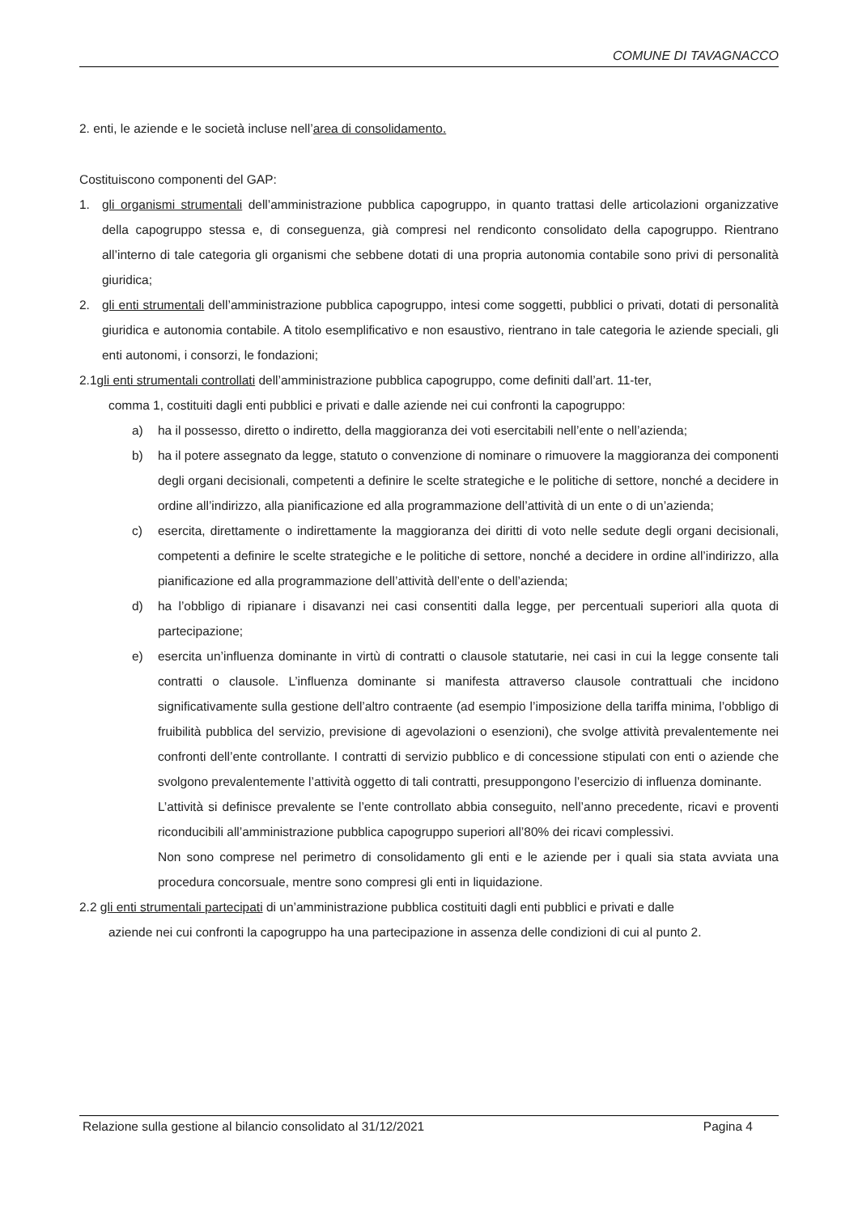COMUNE DI TAVAGNACCO
2. enti, le aziende e le società incluse nell’area di consolidamento.
Costituiscono componenti del GAP:
1. gli organismi strumentali dell’amministrazione pubblica capogruppo, in quanto trattasi delle articolazioni organizzative della capogruppo stessa e, di conseguenza, già compresi nel rendiconto consolidato della capogruppo. Rientrano all’interno di tale categoria gli organismi che sebbene dotati di una propria autonomia contabile sono privi di personalità giuridica;
2. gli enti strumentali dell’amministrazione pubblica capogruppo, intesi come soggetti, pubblici o privati, dotati di personalità giuridica e autonomia contabile. A titolo esemplificativo e non esaustivo, rientrano in tale categoria le aziende speciali, gli enti autonomi, i consorzi, le fondazioni;
2.1gli enti strumentali controllati dell’amministrazione pubblica capogruppo, come definiti dall’art. 11-ter,
comma 1, costituiti dagli enti pubblici e privati e dalle aziende nei cui confronti la capogruppo:
a) ha il possesso, diretto o indiretto, della maggioranza dei voti esercitabili nell’ente o nell’azienda;
b) ha il potere assegnato da legge, statuto o convenzione di nominare o rimuovere la maggioranza dei componenti degli organi decisionali, competenti a definire le scelte strategiche e le politiche di settore, nonché a decidere in ordine all’indirizzo, alla pianificazione ed alla programmazione dell’attività di un ente o di un’azienda;
c) esercita, direttamente o indirettamente la maggioranza dei diritti di voto nelle sedute degli organi decisionali, competenti a definire le scelte strategiche e le politiche di settore, nonché a decidere in ordine all’indirizzo, alla pianificazione ed alla programmazione dell’attività dell’ente o dell’azienda;
d) ha l’obbligo di ripianare i disavanzi nei casi consentiti dalla legge, per percentuali superiori alla quota di partecipazione;
e) esercita un’influenza dominante in virtù di contratti o clausole statutarie, nei casi in cui la legge consente tali contratti o clausole. L’influenza dominante si manifesta attraverso clausole contrattuali che incidono significativamente sulla gestione dell’altro contraente (ad esempio l’imposizione della tariffa minima, l’obbligo di fruibilità pubblica del servizio, previsione di agevolazioni o esenzioni), che svolge attività prevalentemente nei confronti dell’ente controllante. I contratti di servizio pubblico e di concessione stipulati con enti o aziende che svolgono prevalentemente l’attività oggetto di tali contratti, presuppongono l’esercizio di influenza dominante.
L’attività si definisce prevalente se l’ente controllato abbia conseguito, nell’anno precedente, ricavi e proventi riconducibili all’amministrazione pubblica capogruppo superiori all’80% dei ricavi complessivi.
Non sono comprese nel perimetro di consolidamento gli enti e le aziende per i quali sia stata avviata una procedura concorsuale, mentre sono compresi gli enti in liquidazione.
2.2 gli enti strumentali partecipati di un’amministrazione pubblica costituiti dagli enti pubblici e privati e dalle
aziende nei cui confronti la capogruppo ha una partecipazione in assenza delle condizioni di cui al punto 2.
Relazione sulla gestione al bilancio consolidato al 31/12/2021 Pagina 4